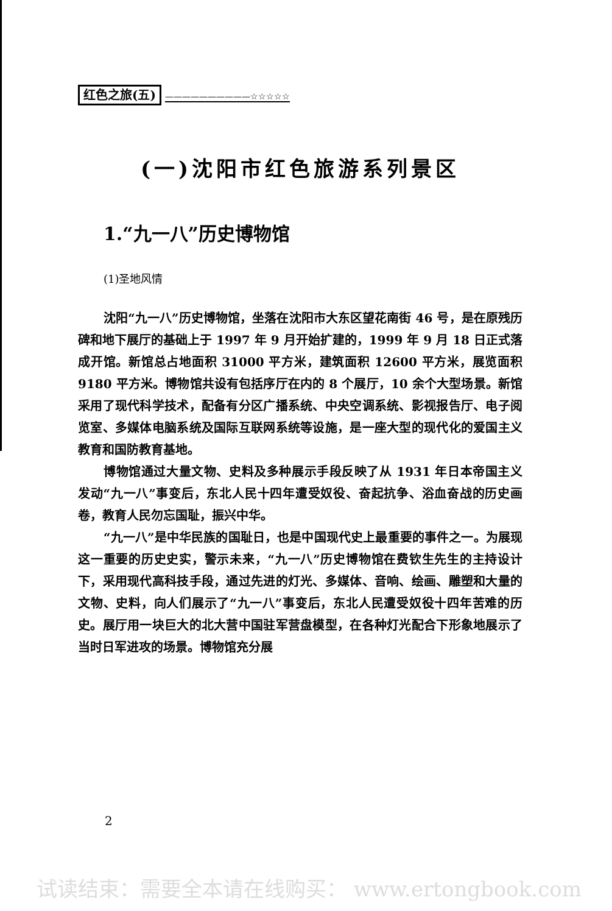红色之旅(五) ——————————☆☆☆☆☆
(一)沈阳市红色旅游系列景区
1.“九一八”历史博物馆
(1)圣地风情
沈阳“九一八”历史博物馆，坐落在沈阳市大东区望花南街 46 号，是在原残历碑和地下展厅的基础上于 1997 年 9 月开始扩建的，1999 年 9 月 18 日正式落成开馆。新馆总占地面积 31000 平方米，建筑面积 12600 平方米，展览面积 9180 平方米。博物馆共设有包括序厅在内的 8 个展厅，10 余个大型场景。新馆采用了现代科学技术，配备有分区广播系统、中央空调系统、影视报告厅、电子阅览室、多媒体电脑系统及国际互联网系统等设施，是一座大型的现代化的爱国主义教育和国防教育基地。
博物馆通过大量文物、史料及多种展示手段反映了从 1931 年日本帝国主义发动“九一八”事变后，东北人民十四年遭受奴役、奋起抗争、浴血奋战的历史画卷，教育人民勿忘国耻，振兴中华。
“九一八”是中华民族的国耻日，也是中国现代史上最重要的事件之一。为展现这一重要的历史史实，警示未来，“九一八”历史博物馆在费钦生先生的主持设计下，采用现代高科技手段，通过先进的灯光、多媒体、音响、绘画、雕塑和大量的文物、史料，向人们展示了“九一八”事变后，东北人民遭受奴役十四年苦难的历史。展厅用一块巨大的北大营中国驻军营盘模型，在各种灯光配合下形象地展示了当时日军进攻的场景。博物馆充分展
2
试读结束：需要全本请在线购买： www.ertongbook.com